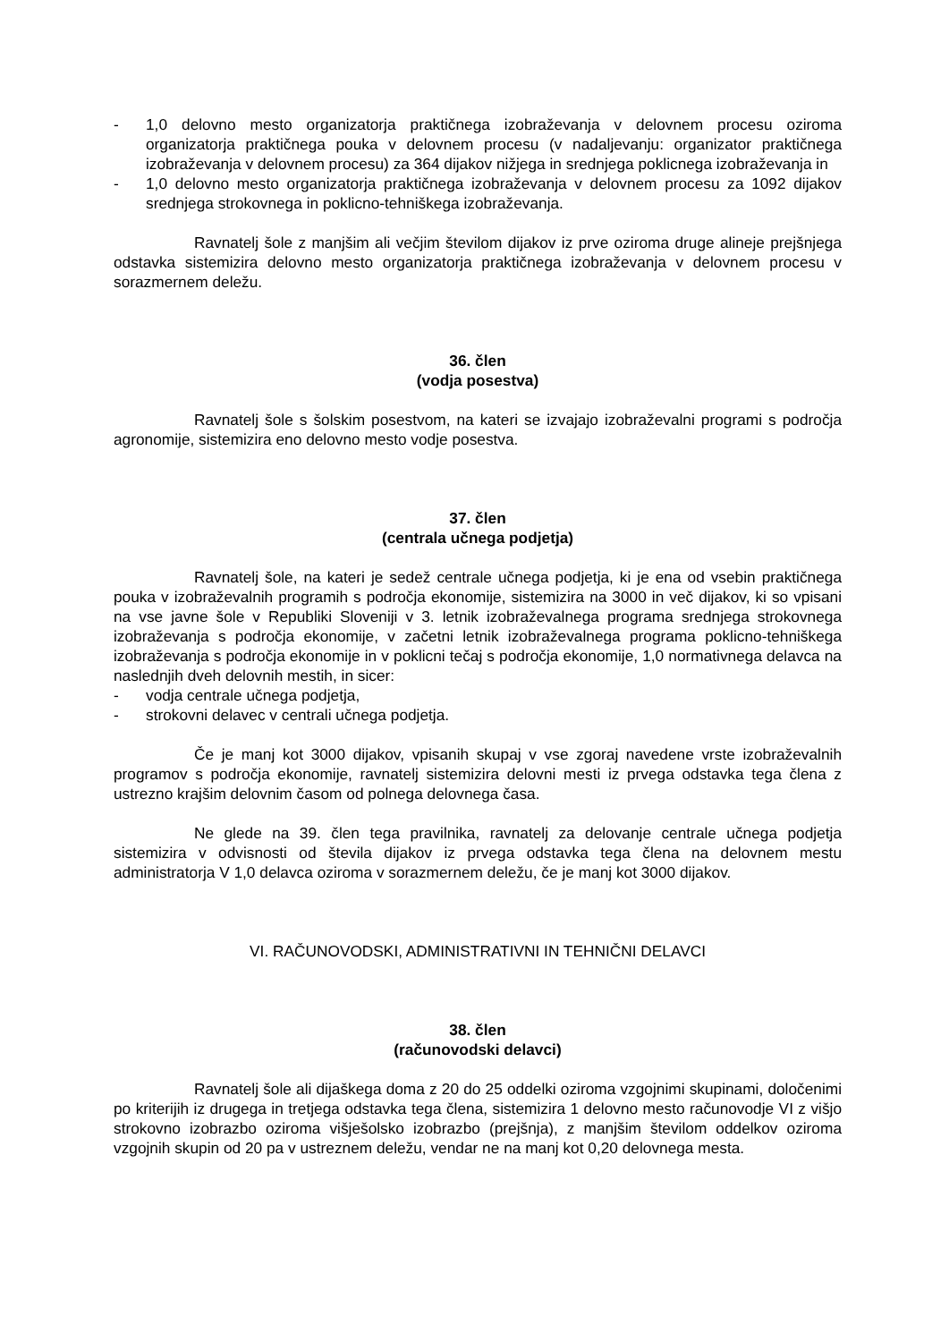- 1,0 delovno mesto organizatorja praktičnega izobraževanja v delovnem procesu oziroma organizatorja praktičnega pouka v delovnem procesu (v nadaljevanju: organizator praktičnega izobraževanja v delovnem procesu) za 364 dijakov nižjega in srednjega poklicnega izobraževanja in
- 1,0 delovno mesto organizatorja praktičnega izobraževanja v delovnem procesu za 1092 dijakov srednjega strokovnega in poklicno-tehniškega izobraževanja.
Ravnatelj šole z manjšim ali večjim številom dijakov iz prve oziroma druge alineje prejšnjega odstavka sistemizira delovno mesto organizatorja praktičnega izobraževanja v delovnem procesu v sorazmernem deležu.
36. člen
(vodja posestva)
Ravnatelj šole s šolskim posestvom, na kateri se izvajajo izobraževalni programi s področja agronomije, sistemizira eno delovno mesto vodje posestva.
37. člen
(centrala učnega podjetja)
Ravnatelj šole, na kateri je sedež centrale učnega podjetja, ki je ena od vsebin praktičnega pouka v izobraževalnih programih s področja ekonomije, sistemizira na 3000 in več dijakov, ki so vpisani na vse javne šole v Republiki Sloveniji v 3. letnik izobraževalnega programa srednjega strokovnega izobraževanja s področja ekonomije, v začetni letnik izobraževalnega programa poklicno-tehniškega izobraževanja s področja ekonomije in v poklicni tečaj s področja ekonomije, 1,0 normativnega delavca na naslednjih dveh delovnih mestih, in sicer:
- vodja centrale učnega podjetja,
- strokovni delavec v centrali učnega podjetja.
Če je manj kot 3000 dijakov, vpisanih skupaj v vse zgoraj navedene vrste izobraževalnih programov s področja ekonomije, ravnatelj sistemizira delovni mesti iz prvega odstavka tega člena z ustrezno krajšim delovnim časom od polnega delovnega časa.
Ne glede na 39. člen tega pravilnika, ravnatelj za delovanje centrale učnega podjetja sistemizira v odvisnosti od števila dijakov iz prvega odstavka tega člena na delovnem mestu administratorja V 1,0 delavca oziroma v sorazmernem deležu, če je manj kot 3000 dijakov.
VI. RAČUNOVODSKI, ADMINISTRATIVNI IN TEHNIČNI DELAVCI
38. člen
(računovodski delavci)
Ravnatelj šole ali dijaškega doma z 20 do 25 oddelki oziroma vzgojnimi skupinami, določenimi po kriterijih iz drugega in tretjega odstavka tega člena, sistemizira 1 delovno mesto računovodje VI z višjo strokovno izobrazbo oziroma višješolsko izobrazbo (prejšnja), z manjšim številom oddelkov oziroma vzgojnih skupin od 20 pa v ustreznem deležu, vendar ne na manj kot 0,20 delovnega mesta.